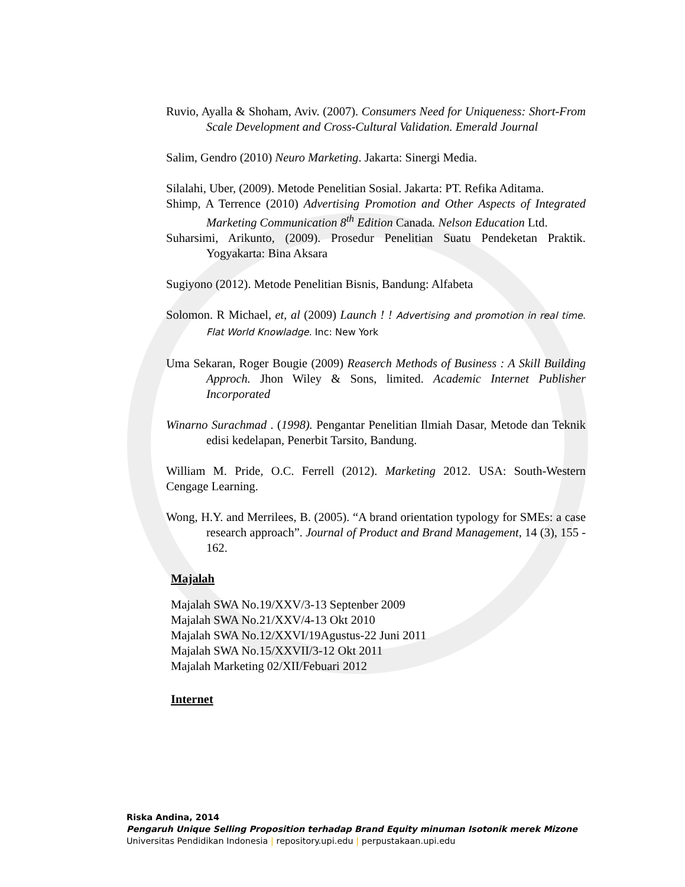Ruvio, Ayalla & Shoham, Aviv. (2007). Consumers Need for Uniqueness: Short-From Scale Development and Cross-Cultural Validation. Emerald Journal
Salim, Gendro (2010) Neuro Marketing. Jakarta: Sinergi Media.
Silalahi, Uber, (2009). Metode Penelitian Sosial. Jakarta: PT. Refika Aditama.
Shimp, A Terrence (2010) Advertising Promotion and Other Aspects of Integrated Marketing Communication 8<sup>th</sup> Edition Canada. Nelson Education Ltd.
Suharsimi, Arikunto, (2009). Prosedur Penelitian Suatu Pendeketan Praktik. Yogyakarta: Bina Aksara
Sugiyono (2012). Metode Penelitian Bisnis, Bandung: Alfabeta
Solomon. R Michael, et, al (2009) Launch ! ! Advertising and promotion in real time. Flat World Knowladge. Inc: New York
Uma Sekaran, Roger Bougie (2009) Reaserch Methods of Business : A Skill Building Approch. Jhon Wiley & Sons, limited. Academic Internet Publisher Incorporated
Winarno Surachmad . (1998). Pengantar Penelitian Ilmiah Dasar, Metode dan Teknik edisi kedelapan, Penerbit Tarsito, Bandung.
William M. Pride, O.C. Ferrell (2012). Marketing 2012. USA: South-Western Cengage Learning.
Wong, H.Y. and Merrilees, B. (2005). “A brand orientation typology for SMEs: a case research approach”. Journal of Product and Brand Management, 14 (3), 155 - 162.
Majalah
Majalah SWA No.19/XXV/3-13 Septenber 2009
Majalah SWA No.21/XXV/4-13 Okt 2010
Majalah SWA No.12/XXVI/19Agustus-22 Juni 2011
Majalah SWA No.15/XXVII/3-12 Okt 2011
Majalah Marketing 02/XII/Febuari 2012
Internet
Riska Andina, 2014
Pengaruh Unique Selling Proposition terhadap Brand Equity minuman Isotonik merek Mizone
Universitas Pendidikan Indonesia | repository.upi.edu | perpustakaan.upi.edu